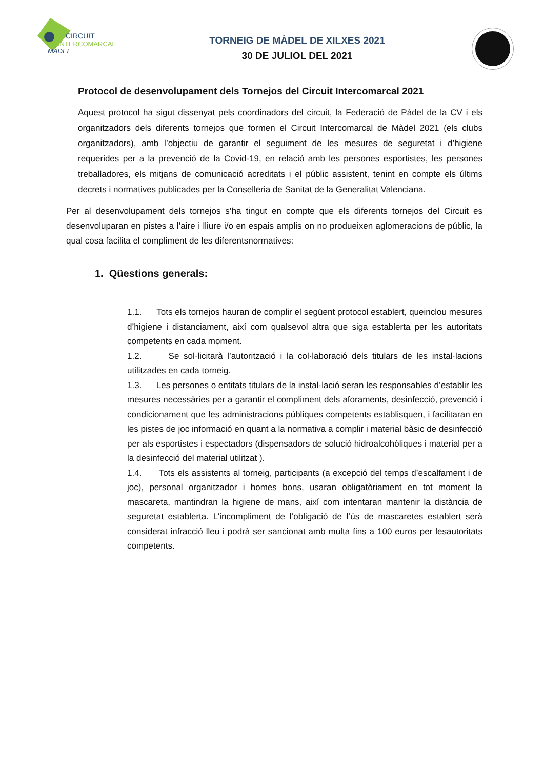CIRCUIT
INTERCOMARCAL
MÀDEL
TORNEIG DE MÀDEL DE XILXES 2021
30 DE JULIOL DEL 2021
Protocol de desenvolupament dels Tornejos del Circuit Intercomarcal 2021
Aquest protocol ha sigut dissenyat pels coordinadors del circuit, la Federació de Pàdel de la CV i els organitzadors dels diferents tornejos que formen el Circuit Intercomarcal de Màdel 2021 (els clubs organitzadors), amb l’objectiu de garantir el seguiment de les mesures de seguretat i d’higiene requerides per a la prevenció de la Covid-19, en relació amb les persones esportistes, les persones treballadores, els mitjans de comunicació acreditats i el públic assistent, tenint en compte els últims decrets i normatives publicades per la Conselleria de Sanitat de la Generalitat Valenciana.
Per al desenvolupament dels tornejos s’ha tingut en compte que els diferents tornejos del Circuit es desenvoluparan en pistes a l’aire i lliure i/o en espais amplis on no produeixen aglomeracions de públic, la qual cosa facilita el compliment de les diferentsnormatives:
1. Qüestions generals:
1.1. Tots els tornejos hauran de complir el següent protocol establert, queinclou mesures d’higiene i distanciament, així com qualsevol altra que siga establerta per les autoritats competents en cada moment.
1.2. Se sol·licitarà l’autorització i la col·laboració dels titulars de les instal·lacions utilitzades en cada torneig.
1.3. Les persones o entitats titulars de la instal·lació seran les responsables d’establir les mesures necessàries per a garantir el compliment dels aforaments, desinfecció, prevenció i condicionament que les administracions públiques competents establisquen, i facilitaran en les pistes de joc informació en quant a la normativa a complir i material bàsic de desinfecció per als esportistes i espectadors (dispensadors de solució hidroalcohòliques i material per a la desinfecció del material utilitzat ).
1.4. Tots els assistents al torneig, participants (a excepció del temps d’escalfament i de joc), personal organitzador i homes bons, usaran obligatòriament en tot moment la mascareta, mantindran la higiene de mans, així com intentaran mantenir la distància de seguretat establerta. L'incompliment de l’obligació de l’ús de mascaretes establert serà considerat infracció lleu i podrà ser sancionat amb multa fins a 100 euros per lesautoritats competents.